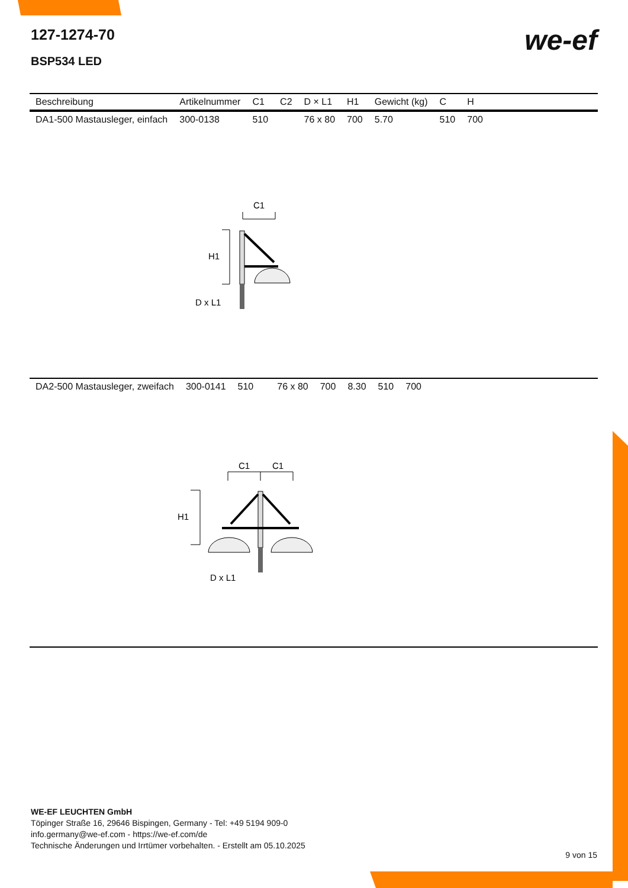127-1274-70
BSP534 LED
we-ef
| Beschreibung | Artikelnummer | C1 | C2 | D × L1 | H1 | Gewicht (kg) | C | H | |
| --- | --- | --- | --- | --- | --- | --- | --- | --- | --- |
| DA1-500 Mastausleger, einfach | 300-0138 | 510 | | 76 x 80 | 700 | 5.70 | 510 | 700 | |
C1
H1
D x L1
| DA2-500 Mastausleger, zweifach | 300-0141 | 510 | | 76 x 80 | 700 | 8.30 | 510 | 700 | |
C1
C1
H1
D x L1
WE-EF LEUCHTEN GmbH
Töpinger Straße 16, 29646 Bispingen, Germany - Tel: +49 5194 909-0
info.germany@we-ef.com - https://we-ef.com/de
Technische Änderungen und Irrtümer vorbehalten. - Erstellt am 05.10.2025
9 von 15